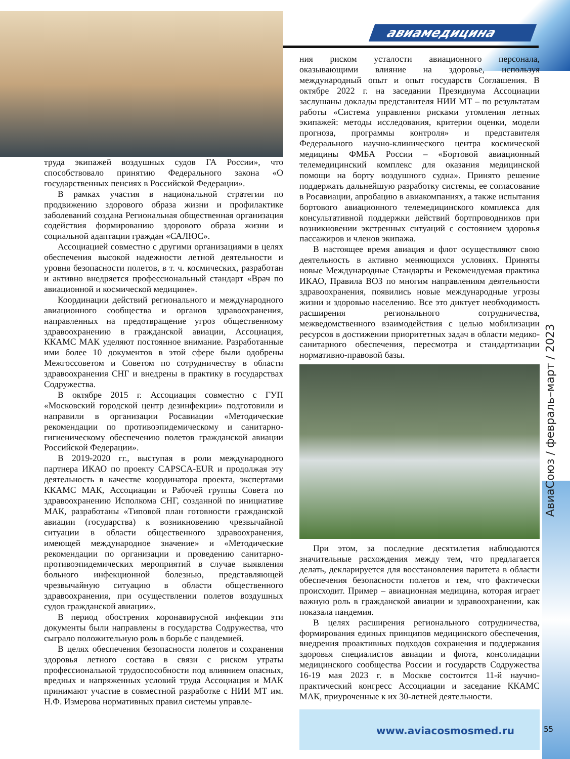авиамедицина
АвиаСоюз / февраль–март / 2023
труда экипажей воздушных судов ГА России», что способствовало принятию Федерального закона «О государственных пенсиях в Российской Федерации».
В рамках участия в национальной стратегии по продвижению здорового образа жизни и профилактике заболеваний создана Региональная общественная организация содействия формированию здорового образа жизни и социальной адаптации граждан «САЛЮС».
Ассоциацией совместно с другими организациями в целях обеспечения высокой надежности летной деятельности и уровня безопасности полетов, в т. ч. космических, разработан и активно внедряется профессиональный стандарт «Врач по авиационной и космической медицине».
Координации действий регионального и международного авиационного сообщества и органов здравоохранения, направленных на предотвращение угроз общественному здравоохранению в гражданской авиации, Ассоциация, ККАМС МАК уделяют постоянное внимание. Разработанные ими более 10 документов в этой сфере были одобрены Межгоссоветом и Советом по сотрудничеству в области здравоохранения СНГ и внедрены в практику в государствах Содружества.
В октябре 2015 г. Ассоциация совместно с ГУП «Московский городской центр дезинфекции» подготовили и направили в организации Росавиации «Методические рекомендации по противоэпидемическому и санитарно-гигиеническому обеспечению полетов гражданской авиации Российской Федерации».
В 2019-2020 гг., выступая в роли международного партнера ИКАО по проекту CAPSCA-EUR и продолжая эту деятельность в качестве координатора проекта, экспертами ККАМС МАК, Ассоциации и Рабочей группы Совета по здравоохранению Исполкома СНГ, созданной по инициативе МАК, разработаны «Типовой план готовности гражданской авиации (государства) к возникновению чрезвычайной ситуации в области общественного здравоохранения, имеющей международное значение» и «Методические рекомендации по организации и проведению санитарно-противоэпидемических мероприятий в случае выявления больного инфекционной болезнью, представляющей чрезвычайную ситуацию в области общественного здравоохранения, при осуществлении полетов воздушных судов гражданской авиации».
В период обострения коронавирусной инфекции эти документы были направлены в государства Содружества, что сыграло положительную роль в борьбе с пандемией.
В целях обеспечения безопасности полетов и сохранения здоровья летного состава в связи с риском утраты профессиональной трудоспособности под влиянием опасных, вредных и напряженных условий труда Ассоциация и МАК принимают участие в совместной разработке с НИИ МТ им. Н.Ф. Измерова нормативных правил системы управле-
ния риском усталости авиационного персонала, оказывающими влияние на здоровье, используя международный опыт и опыт государств Соглашения. В октябре 2022 г. на заседании Президиума Ассоциации заслушаны доклады представителя НИИ МТ – по результатам работы «Система управления рисками утомления летных экипажей: методы исследования, критерии оценки, модели прогноза, программы контроля» и представителя Федерального научно-клинического центра космической медицины ФМБА России – «Бортовой авиационный телемедицинский комплекс для оказания медицинской помощи на борту воздушного судна». Принято решение поддержать дальнейшую разработку системы, ее согласование в Росавиации, апробацию в авиакомпаниях, а также испытания бортового авиационного телемедицинского комплекса для консультативной поддержки действий бортпроводников при возникновении экстренных ситуаций с состоянием здоровья пассажиров и членов экипажа.
В настоящее время авиация и флот осуществляют свою деятельность в активно меняющихся условиях. Приняты новые Международные Стандарты и Рекомендуемая практика ИКАО, Правила ВОЗ по многим направлениям деятельности здравоохранения, появились новые международные угрозы жизни и здоровью населению. Все это диктует необходимость расширения регионального сотрудничества, межведомственного взаимодействия с целью мобилизации ресурсов в достижении приоритетных задач в области медико-санитарного обеспечения, пересмотра и стандартизации нормативно-правовой базы.
При этом, за последние десятилетия наблюдаются значительные расхождения между тем, что предлагается делать, декларируется для восстановления паритета в области обеспечения безопасности полетов и тем, что фактически происходит. Пример – авиационная медицина, которая играет важную роль в гражданской авиации и здравоохранении, как показала пандемия.
В целях расширения регионального сотрудничества, формирования единых принципов медицинского обеспечения, внедрения проактивных подходов сохранения и поддержания здоровья специалистов авиации и флота, консолидации медицинского сообщества России и государств Содружества 16-19 мая 2023 г. в Москве состоится 11-й научно-практический конгресс Ассоциации и заседание ККАМС МАК, приуроченные к их 30-летней деятельности.
www.aviacosmosmed.ru
55